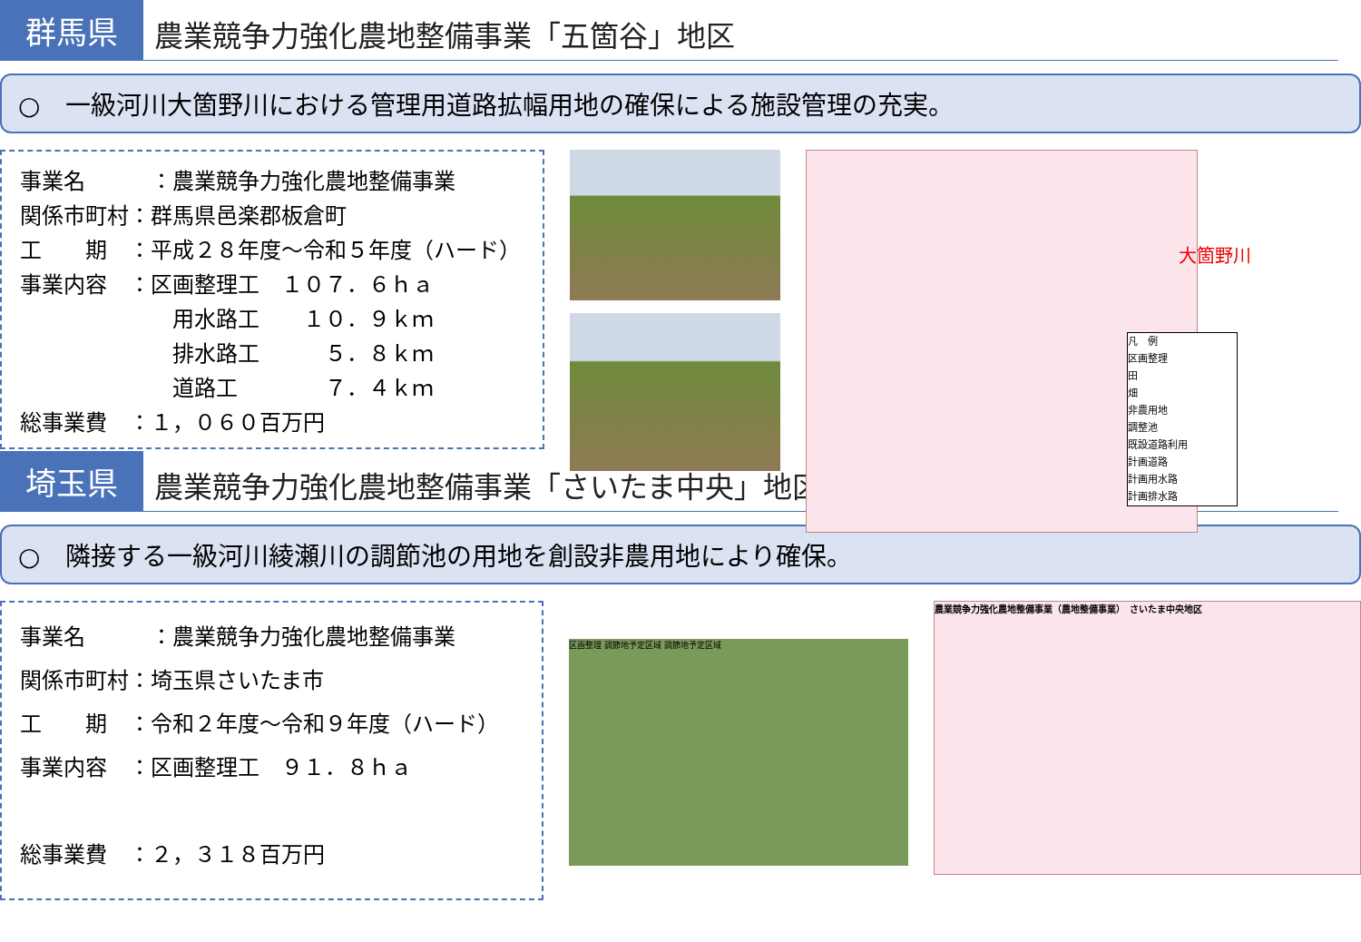群馬県
農業競争力強化農地整備事業「五箇谷」地区
○　一級河川大箇野川における管理用道路拡幅用地の確保による施設管理の充実。
事業名　　　：農業競争力強化農地整備事業
関係市町村：群馬県邑楽郡板倉町
工　　期　：平成２８年度～令和５年度（ハード）
事業内容　：区画整理工　１０７．６ｈａ
　　　　　　　用水路工　　１０．９ｋｍ
　　　　　　　排水路工　　　５．８ｋｍ
　　　　　　　道路工　　　　７．４ｋｍ
総事業費　：１，０６０百万円
大箇野川
凡　例
区画整理
田
畑
非農用地
調整池
既設道路利用
計画道路
計画用水路
計画排水路
埼玉県
農業競争力強化農地整備事業「さいたま中央」地区
○　隣接する一級河川綾瀬川の調節池の用地を創設非農用地により確保。
事業名　　　：農業競争力強化農地整備事業
関係市町村：埼玉県さいたま市
工　　期　：令和２年度～令和９年度（ハード）
事業内容　：区画整理工　９１．８ｈａ
総事業費　：２，３１８百万円
区画整理 調節地予定区域 調節地予定区域
農業競争力強化農地整備事業（農地整備事業）　さいたま中央地区